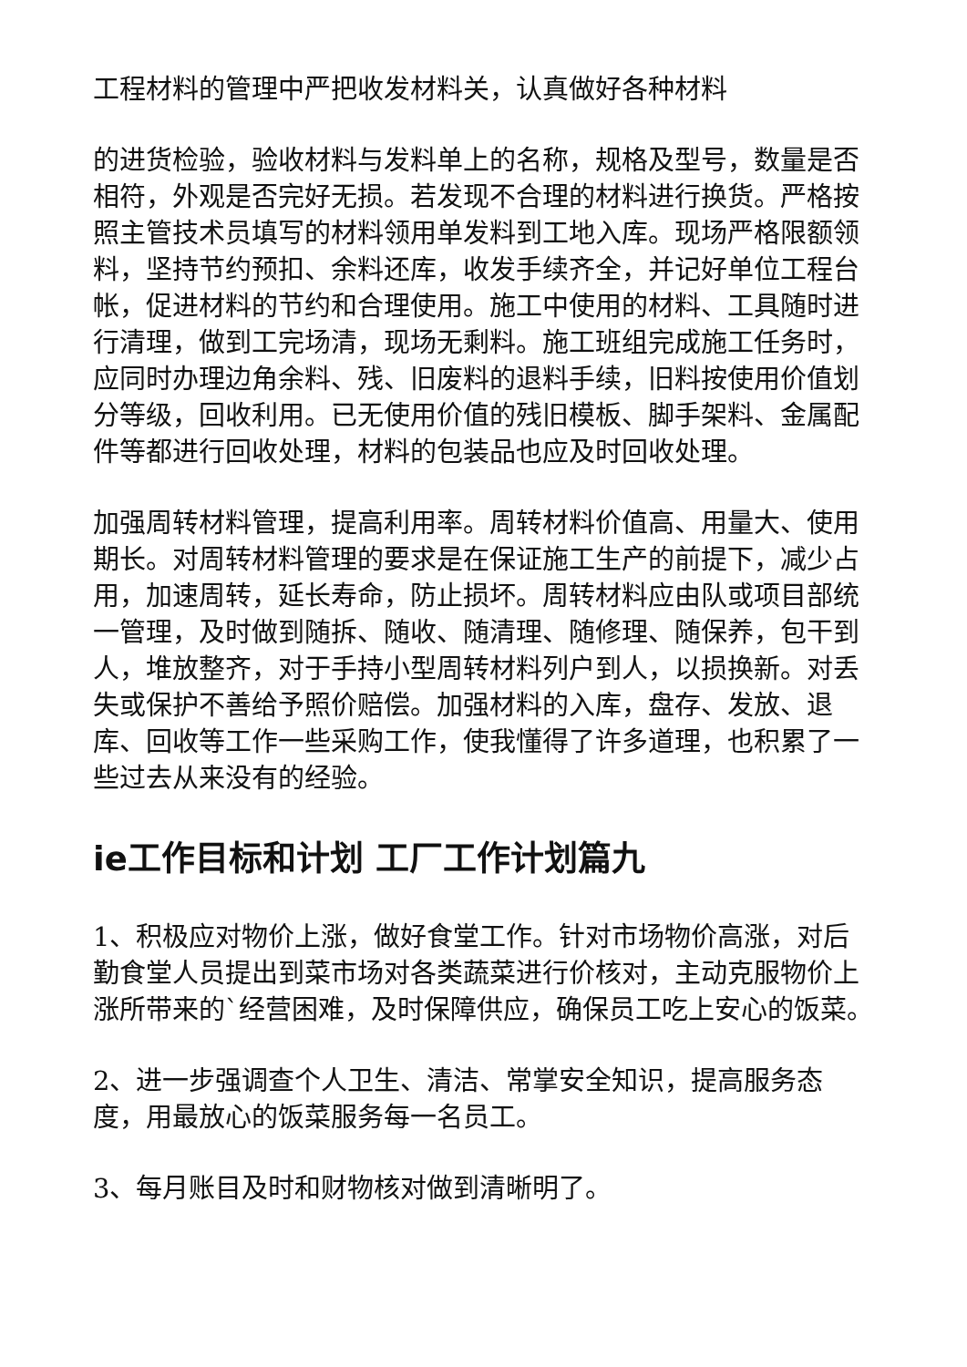工程材料的管理中严把收发材料关，认真做好各种材料
的进货检验，验收材料与发料单上的名称，规格及型号，数量是否相符，外观是否完好无损。若发现不合理的材料进行换货。严格按照主管技术员填写的材料领用单发料到工地入库。现场严格限额领料，坚持节约预扣、余料还库，收发手续齐全，并记好单位工程台帐，促进材料的节约和合理使用。施工中使用的材料、工具随时进行清理，做到工完场清，现场无剩料。施工班组完成施工任务时，应同时办理边角余料、残、旧废料的退料手续，旧料按使用价值划分等级，回收利用。已无使用价值的残旧模板、脚手架料、金属配件等都进行回收处理，材料的包装品也应及时回收处理。
加强周转材料管理，提高利用率。周转材料价值高、用量大、使用期长。对周转材料管理的要求是在保证施工生产的前提下，减少占用，加速周转，延长寿命，防止损坏。周转材料应由队或项目部统一管理，及时做到随拆、随收、随清理、随修理、随保养，包干到人，堆放整齐，对于手持小型周转材料列户到人，以损换新。对丢失或保护不善给予照价赔偿。加强材料的入库，盘存、发放、退库、回收等工作一些采购工作，使我懂得了许多道理，也积累了一些过去从来没有的经验。
ie工作目标和计划 工厂工作计划篇九
1、积极应对物价上涨，做好食堂工作。针对市场物价高涨，对后勤食堂人员提出到菜市场对各类蔬菜进行价核对，主动克服物价上涨所带来的`经营困难，及时保障供应，确保员工吃上安心的饭菜。
2、进一步强调查个人卫生、清洁、常掌安全知识，提高服务态度，用最放心的饭菜服务每一名员工。
3、每月账目及时和财物核对做到清晰明了。